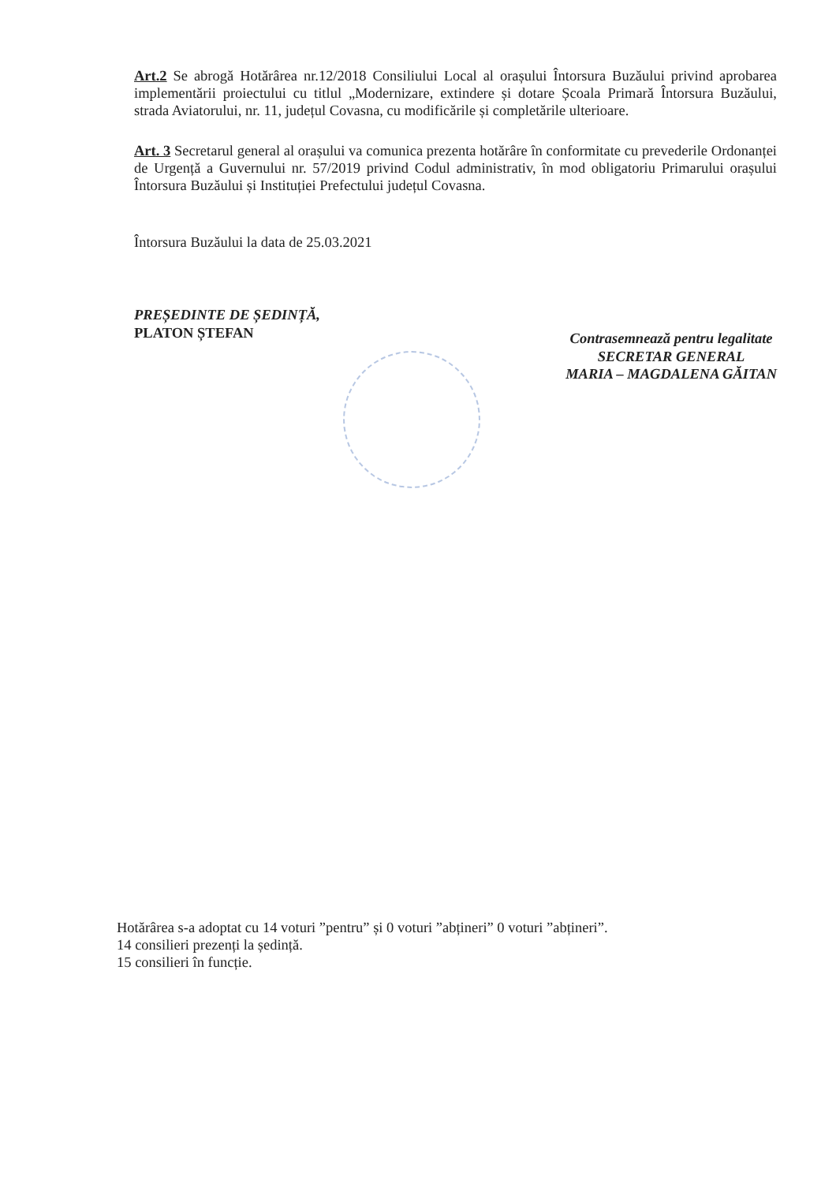Art.2 Se abrogă Hotărârea nr.12/2018 Consiliului Local al orașului Întorsura Buzăului privind aprobarea implementării proiectului cu titlul „Modernizare, extindere și dotare Școala Primară Întorsura Buzăului, strada Aviatorului, nr. 11, județul Covasna, cu modificările și completările ulterioare.
Art. 3 Secretarul general al orașului va comunica prezenta hotărâre în conformitate cu prevederile Ordonanței de Urgență a Guvernului nr. 57/2019 privind Codul administrativ, în mod obligatoriu Primarului orașului Întorsura Buzăului și Instituției Prefectului județul Covasna.
Întorsura Buzăului la data de 25.03.2021
PREȘEDINTE DE ȘEDINȚĂ,
PLATON ȘTEFAN
Contrasemnează pentru legalitate
SECRETAR GENERAL
MARIA – MAGDALENA GĂITAN
Hotărârea s-a adoptat cu 14 voturi ”pentru” și 0 voturi ”abțineri” 0 voturi ”abțineri”.
14 consilieri prezenți la ședință.
15 consilieri în funcție.